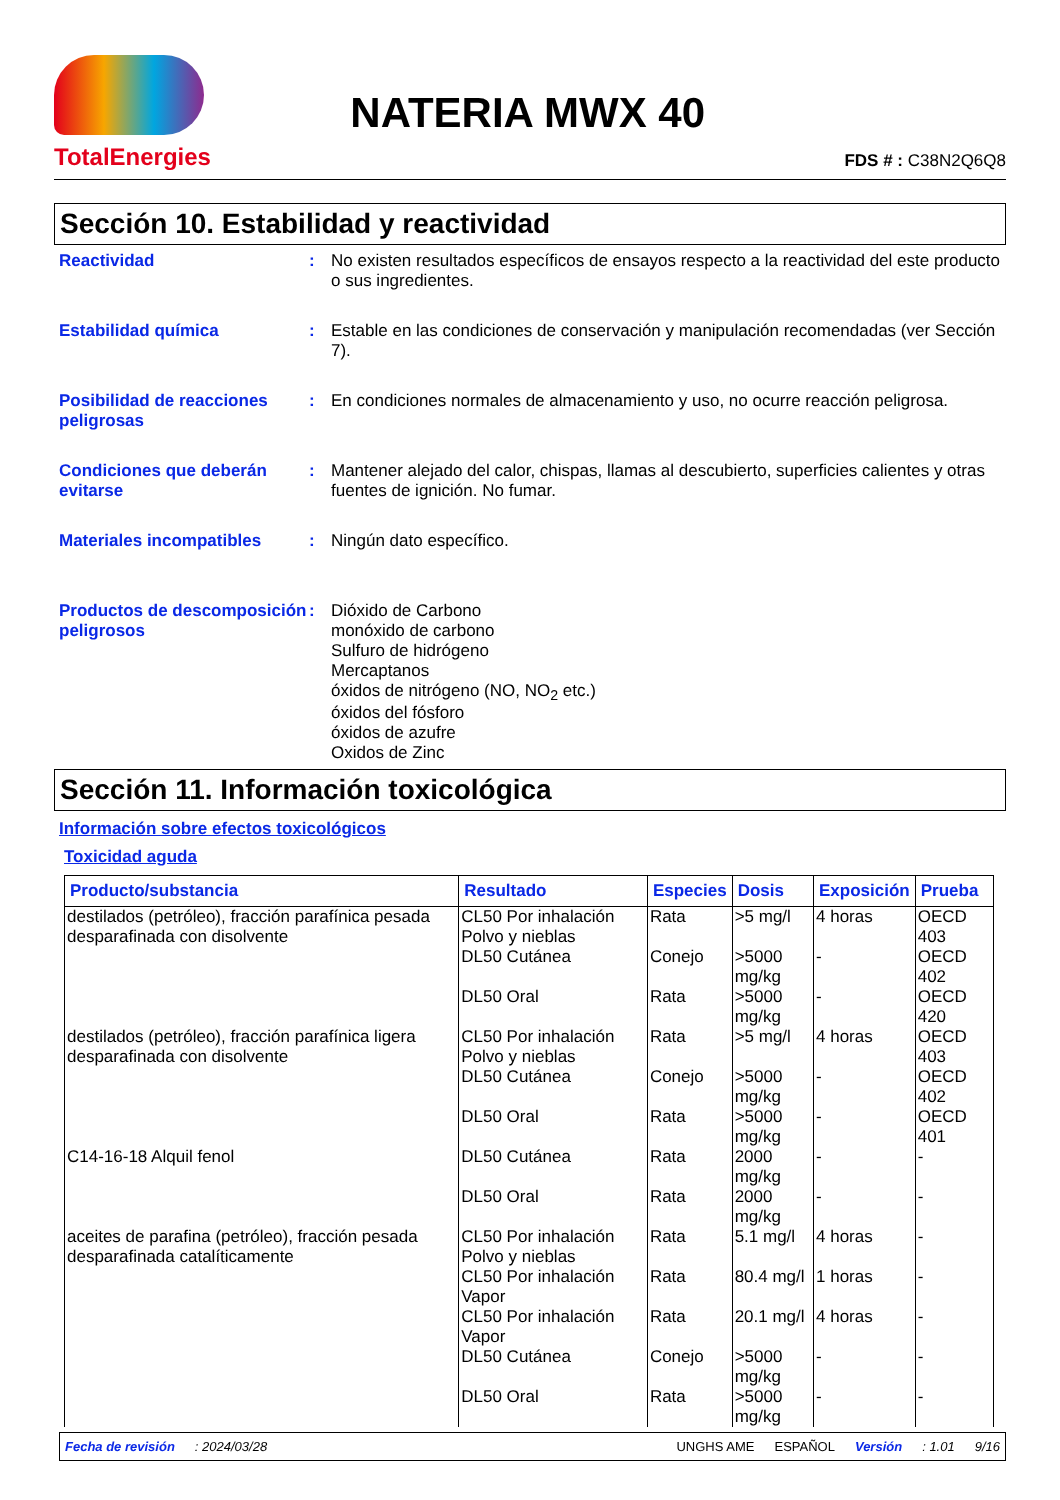TotalEnergies
NATERIA MWX 40
FDS # : C38N2Q6Q8
Sección 10. Estabilidad y reactividad
Reactividad : No existen resultados específicos de ensayos respecto a la reactividad del este producto o sus ingredientes.
Estabilidad química : Estable en las condiciones de conservación y manipulación recomendadas (ver Sección 7).
Posibilidad de reacciones peligrosas
: En condiciones normales de almacenamiento y uso, no ocurre reacción peligrosa.
Condiciones que deberán evitarse
: Mantener alejado del calor, chispas, llamas al descubierto, superficies calientes y otras fuentes de ignición. No fumar.
Materiales incompatibles : Ningún dato específico.
Productos de descomposición peligrosos
: Dióxido de Carbono
monóxido de carbono
Sulfuro de hidrógeno
Mercaptanos
óxidos de nitrógeno (NO, NO<sub>2</sub> etc.)
óxidos del fósforo
óxidos de azufre
Oxidos de Zinc
Sección 11. Información toxicológica
Información sobre efectos toxicológicos
Toxicidad aguda
| Producto/substancia | Resultado | Especies | Dosis | Exposición | Prueba |
| --- | --- | --- | --- | --- | --- |
| destilados (petróleo), fracción parafínica pesada desparafinada con disolvente | CL50 Por inhalación Polvo y nieblas | Rata | >5 mg/l | 4 horas | OECD 403 |
| | DL50 Cutánea | Conejo | >5000 mg/kg | - | OECD 402 |
| | DL50 Oral | Rata | >5000 mg/kg | - | OECD 420 |
| destilados (petróleo), fracción parafínica ligera desparafinada con disolvente | CL50 Por inhalación Polvo y nieblas | Rata | >5 mg/l | 4 horas | OECD 403 |
| | DL50 Cutánea | Conejo | >5000 mg/kg | - | OECD 402 |
| | DL50 Oral | Rata | >5000 mg/kg | - | OECD 401 |
| C14-16-18 Alquil fenol | DL50 Cutánea | Rata | 2000 mg/kg | - | - |
| | DL50 Oral | Rata | 2000 mg/kg | - | - |
| aceites de parafina (petróleo), fracción pesada desparafinada catalíticamente | CL50 Por inhalación Polvo y nieblas | Rata | 5.1 mg/l | 4 horas | - |
| | CL50 Por inhalación Vapor | Rata | 80.4 mg/l | 1 horas | - |
| | CL50 Por inhalación Vapor | Rata | 20.1 mg/l | 4 horas | - |
| | DL50 Cutánea | Conejo | >5000 mg/kg | - | - |
| | DL50 Oral | Rata | >5000 mg/kg | - | - |
Fecha de revisión: 2024/03/28 UNGHS AME ESPAÑOL Versión: 1.01 9/16